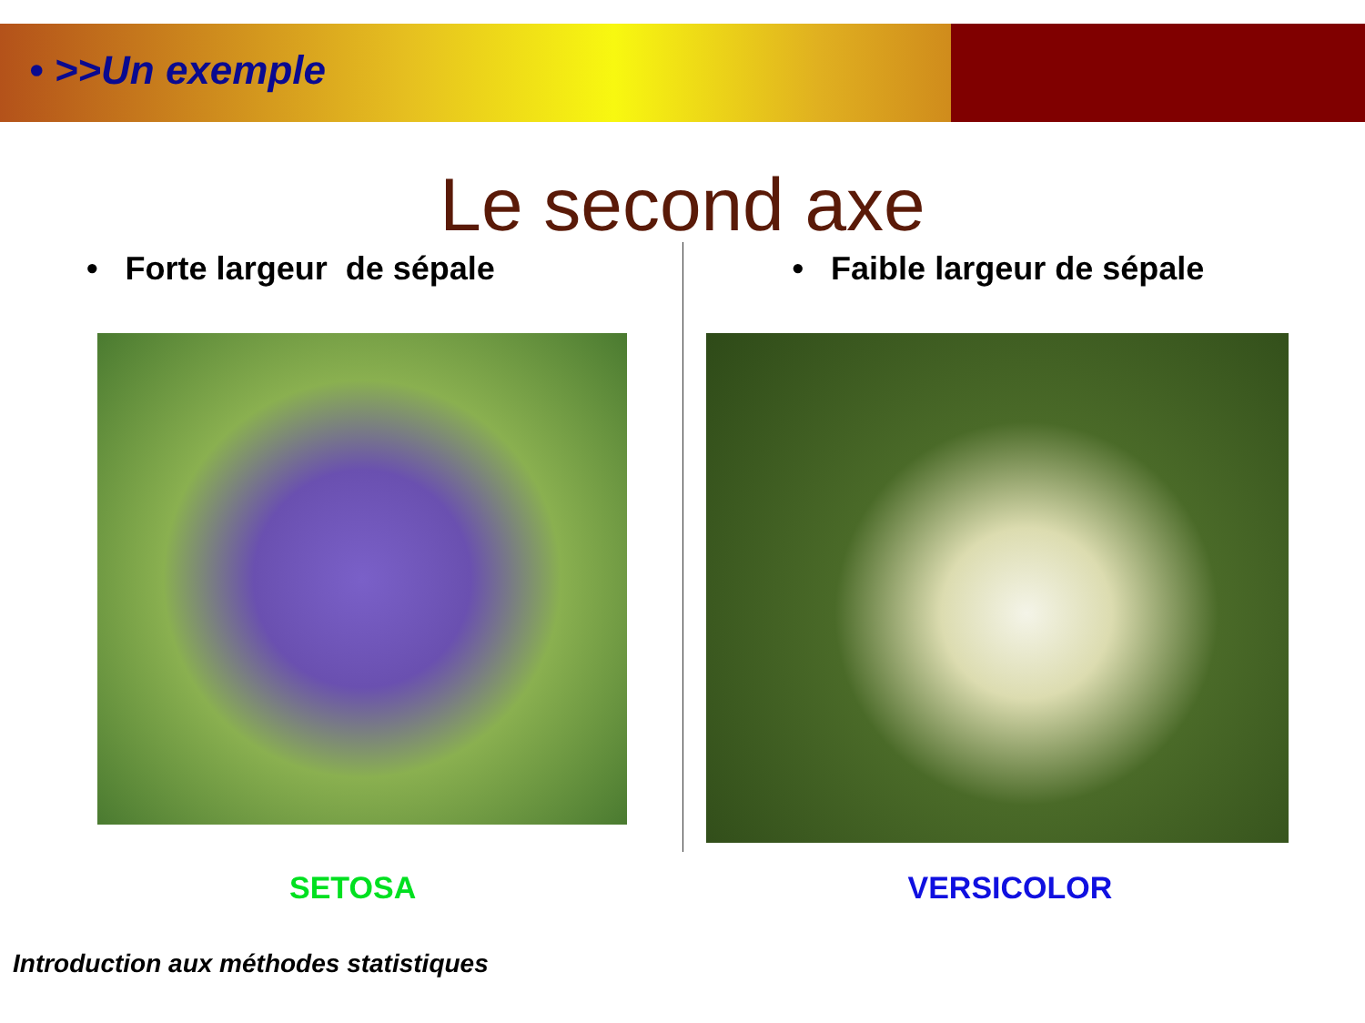• >>Un exemple
Le second axe
• Forte largeur de sépale
SETOSA
• Faible largeur de sépale
VERSICOLOR
Introduction aux méthodes statistiques